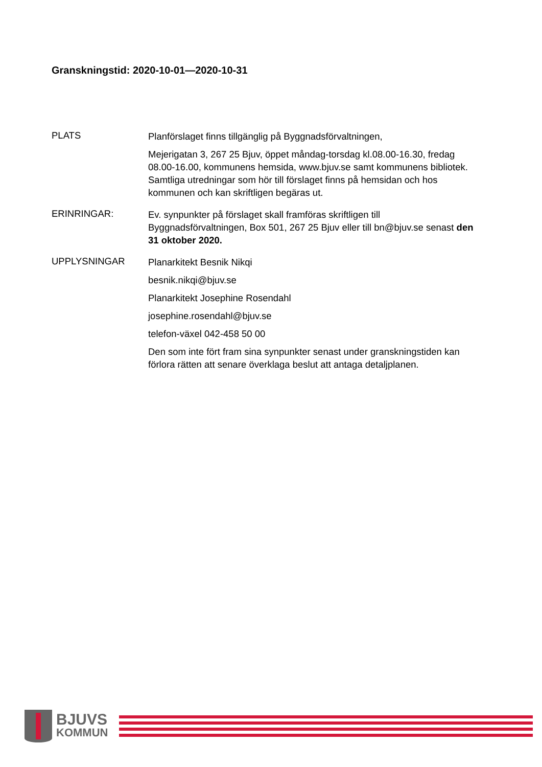Granskningstid: 2020-10-01—2020-10-31
PLATS
Planförslaget finns tillgänglig på Byggnadsförvaltningen,
Mejerigatan 3, 267 25 Bjuv, öppet måndag-torsdag kl.08.00-16.30, fredag 08.00-16.00, kommunens hemsida, www.bjuv.se samt kommunens bibliotek. Samtliga utredningar som hör till förslaget finns på hemsidan och hos kommunen och kan skriftligen begäras ut.
ERINRINGAR:
Ev. synpunkter på förslaget skall framföras skriftligen till Byggnadsförvaltningen, Box 501, 267 25 Bjuv eller till bn@bjuv.se senast den 31 oktober 2020.
UPPLYSNINGAR
Planarkitekt Besnik Nikqi
besnik.nikqi@bjuv.se
Planarkitekt Josephine Rosendahl
josephine.rosendahl@bjuv.se
telefon-växel 042-458 50 00
Den som inte fört fram sina synpunkter senast under granskningstiden kan förlora rätten att senare överklaga beslut att antaga detaljplanen.
BJUVS
KOMMUN